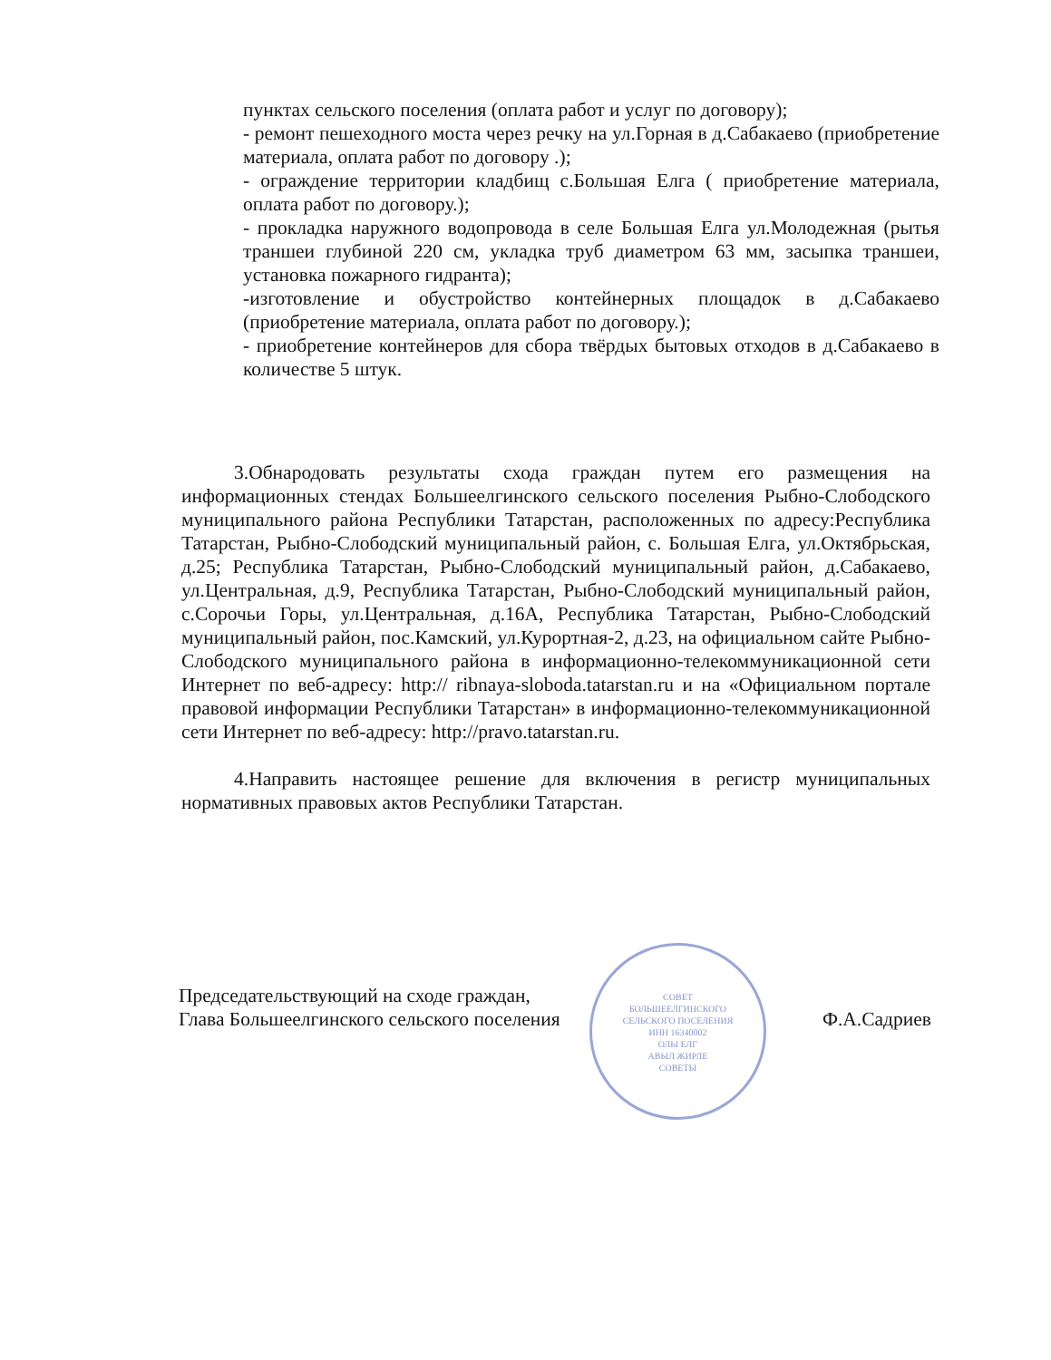пунктах сельского поселения (оплата работ и услуг по договору);
- ремонт пешеходного моста через речку на ул.Горная в д.Сабакаево (приобретение материала, оплата работ по договору .);
- ограждение территории кладбищ с.Большая Елга ( приобретение материала, оплата работ по договору.);
- прокладка наружного водопровода в селе Большая Елга ул.Молодежная (рытья траншеи глубиной 220 см, укладка труб диаметром 63 мм, засыпка траншеи, установка пожарного гидранта);
-изготовление и обустройство контейнерных площадок в д.Сабакаево (приобретение материала, оплата работ по договору.);
- приобретение контейнеров для сбора твёрдых бытовых отходов в д.Сабакаево в количестве 5 штук.
3.Обнародовать результаты схода граждан путем его размещения на информационных стендах Большеелгинского сельского поселения Рыбно-Слободского муниципального района Республики Татарстан, расположенных по адресу:Республика Татарстан, Рыбно-Слободский муниципальный район, с. Большая Елга, ул.Октябрьская, д.25; Республика Татарстан, Рыбно-Слободский муниципальный район, д.Сабакаево, ул.Центральная, д.9, Республика Татарстан, Рыбно-Слободский муниципальный район, с.Сорочьи Горы, ул.Центральная, д.16А, Республика Татарстан, Рыбно-Слободский муниципальный район, пос.Камский, ул.Курортная-2, д.23, на официальном сайте Рыбно-Слободского муниципального района в информационно-телекоммуникационной сети Интернет по веб-адресу: http:// ribnaya-sloboda.tatarstan.ru и на «Официальном портале правовой информации Республики Татарстан» в информационно-телекоммуникационной сети Интернет по веб-адресу: http://pravo.tatarstan.ru.
4.Направить настоящее решение для включения в регистр муниципальных нормативных правовых актов Республики Татарстан.
СОВЕТ
БОЛЬШЕЕЛГИНСКОГО
СЕЛЬСКОГО ПОСЕЛЕНИЯ
ИНН 16340002
ОЛЫ ЕЛГ
АВЫЛ ЖИРЛЕ
СОВЕТЫ
Председательствующий на сходе граждан,
Глава Большеелгинского сельского поселения Ф.А.Садриев